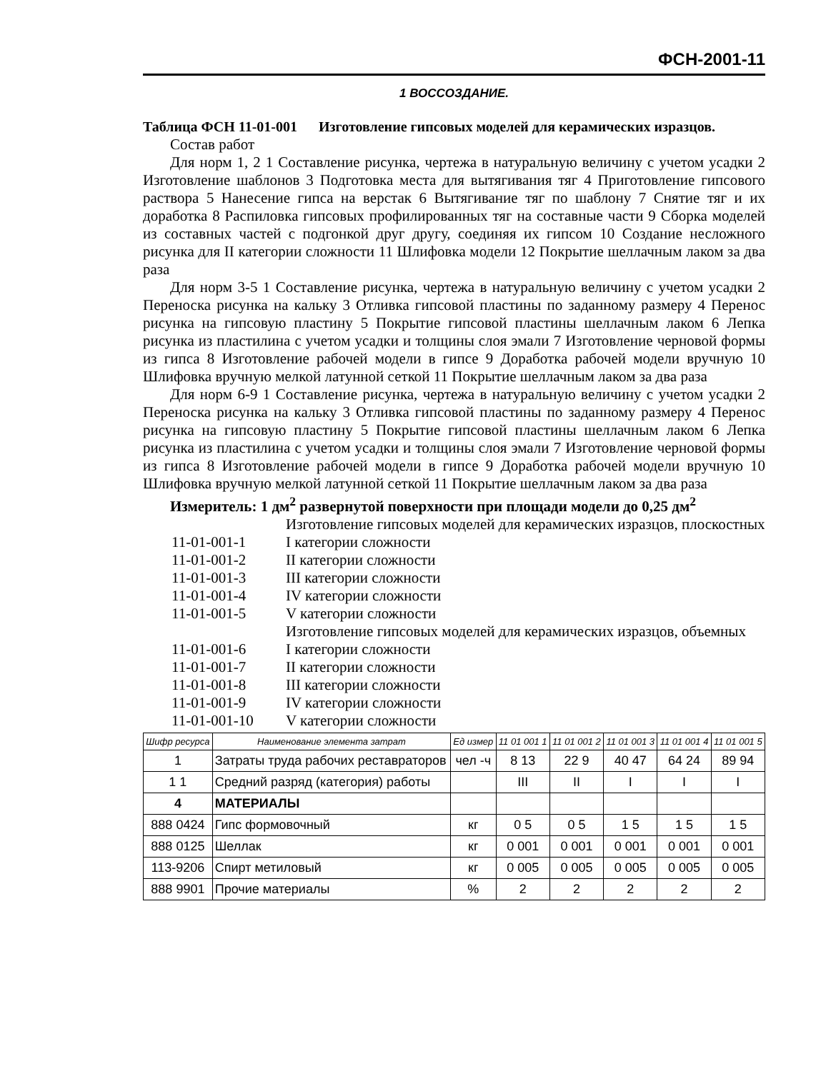ФСН-2001-11
1 ВОССОЗДАНИЕ.
Таблица ФСН 11-01-001 Изготовление гипсовых моделей для керамических изразцов.
Состав работ
Для норм 1, 2 1 Составление рисунка, чертежа в натуральную величину с учетом усадки 2 Изготовление шаблонов 3 Подготовка места для вытягивания тяг 4 Приготовление гипсового раствора 5 Нанесение гипса на верстак 6 Вытягивание тяг по шаблону 7 Снятие тяг и их доработка 8 Распиловка гипсовых профилированных тяг на составные части 9 Сборка моделей из составных частей с подгонкой друг другу, соединяя их гипсом 10 Создание несложного рисунка для II категории сложности 11 Шлифовка модели 12 Покрытие шеллачным лаком за два раза
Для норм 3-5 1 Составление рисунка, чертежа в натуральную величину с учетом усадки 2 Переноска рисунка на кальку 3 Отливка гипсовой пластины по заданному размеру 4 Перенос рисунка на гипсовую пластину 5 Покрытие гипсовой пластины шеллачным лаком 6 Лепка рисунка из пластилина с учетом усадки и толщины слоя эмали 7 Изготовление черновой формы из гипса 8 Изготовление рабочей модели в гипсе 9 Доработка рабочей модели вручную 10 Шлифовка вручную мелкой латунной сеткой 11 Покрытие шеллачным лаком за два раза
Для норм 6-9 1 Составление рисунка, чертежа в натуральную величину с учетом усадки 2 Переноска рисунка на кальку 3 Отливка гипсовой пластины по заданному размеру 4 Перенос рисунка на гипсовую пластину 5 Покрытие гипсовой пластины шеллачным лаком 6 Лепка рисунка из пластилина с учетом усадки и толщины слоя эмали 7 Изготовление черновой формы из гипса 8 Изготовление рабочей модели в гипсе 9 Доработка рабочей модели вручную 10 Шлифовка вручную мелкой латунной сеткой 11 Покрытие шеллачным лаком за два раза
Измеритель: 1 дм<sup>2</sup> развернутой поверхности при площади модели до 0,25 дм<sup>2</sup>
Изготовление гипсовых моделей для керамических изразцов, плоскостных
11-01-001-1 I категории сложности
11-01-001-2 II категории сложности
11-01-001-3 III категории сложности
11-01-001-4 IV категории сложности
11-01-001-5 V категории сложности
Изготовление гипсовых моделей для керамических изразцов, объемных
11-01-001-6 I категории сложности
11-01-001-7 II категории сложности
11-01-001-8 III категории сложности
11-01-001-9 IV категории сложности
11-01-001-10 V категории сложности
| Шифр ресурса | Наименование элемента затрат | Ед измер | 11 01 001 1 | 11 01 001 2 | 11 01 001 3 | 11 01 001 4 | 11 01 001 5 |
| --- | --- | --- | --- | --- | --- | --- | --- |
| 1 | Затраты труда рабочих реставраторов | чел -ч | 8 13 | 22 9 | 40 47 | 64 24 | 89 94 |
| 1 1 | Средний разряд (категория) работы | | III | II | I | I | I |
| 4 | МАТЕРИАЛЫ | | | | | | |
| 888 0424 | Гипс формовочный | кг | 0 5 | 0 5 | 1 5 | 1 5 | 1 5 |
| 888 0125 | Шеллак | кг | 0 001 | 0 001 | 0 001 | 0 001 | 0 001 |
| 113-9206 | Спирт метиловый | кг | 0 005 | 0 005 | 0 005 | 0 005 | 0 005 |
| 888 9901 | Прочие материалы | % | 2 | 2 | 2 | 2 | 2 |